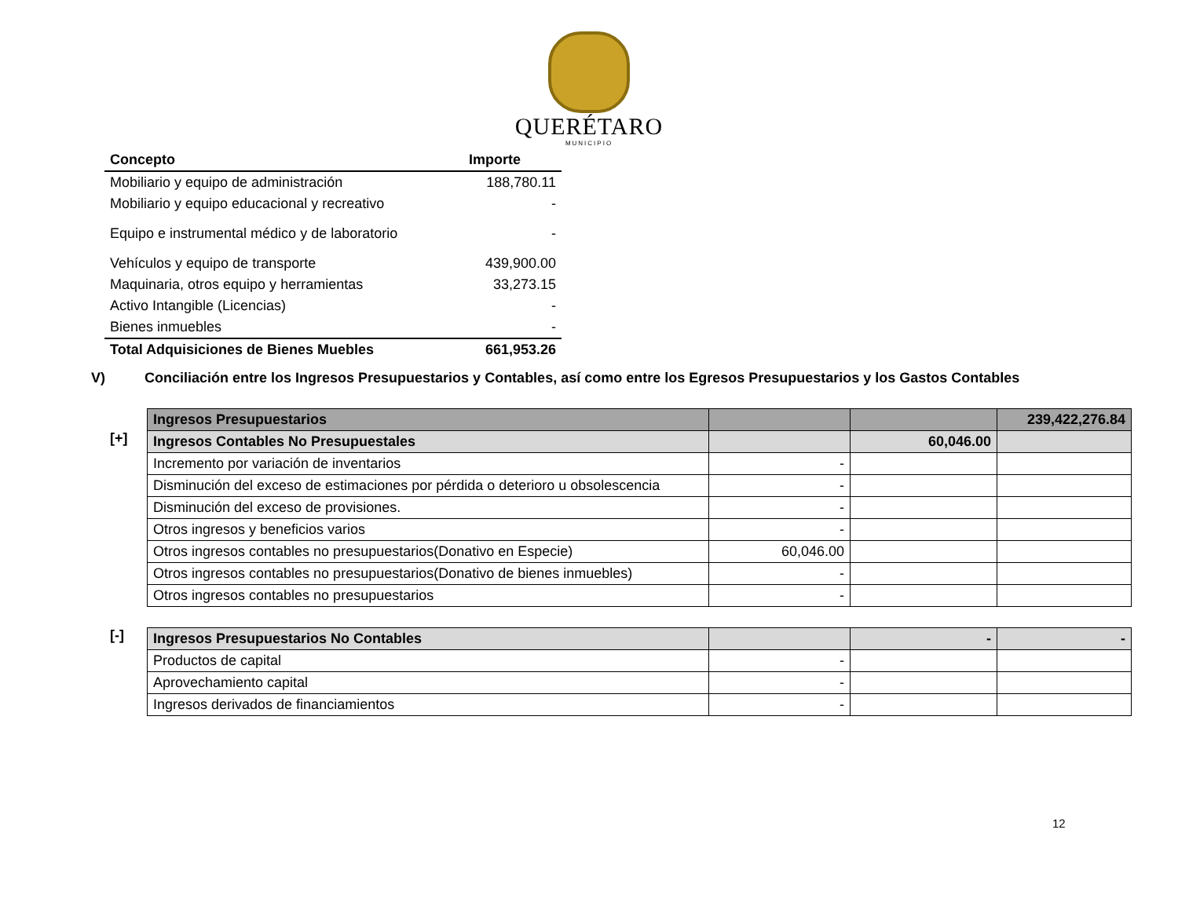QUERÉTARO
MUNICIPIO
| Concepto | Importe |
| --- | --- |
| Mobiliario y equipo de administración | 188,780.11 |
| Mobiliario y equipo educacional y recreativo | - |
| Equipo e instrumental médico y de laboratorio | - |
| Vehículos y equipo de transporte | 439,900.00 |
| Maquinaria, otros equipo y herramientas | 33,273.15 |
| Activo Intangible (Licencias) | - |
| Bienes inmuebles | - |
| Total Adquisiciones de Bienes Muebles | 661,953.26 |
V) Conciliación entre los Ingresos Presupuestarios y Contables, así como entre los Egresos Presupuestarios y los Gastos Contables
[+]
| Ingresos Presupuestarios | | | 239,422,276.84 |
| Ingresos Contables No Presupuestales | | 60,046.00 | |
| Incremento por variación de inventarios | - | | |
| Disminución del exceso de estimaciones por pérdida o deterioro u obsolescencia | - | | |
| Disminución del exceso de provisiones. | - | | |
| Otros ingresos y beneficios varios | - | | |
| Otros ingresos contables no presupuestarios(Donativo en Especie) | 60,046.00 | | |
| Otros ingresos contables no presupuestarios(Donativo de bienes inmuebles) | - | | |
| Otros ingresos contables no presupuestarios | - | | |
[-]
| Ingresos Presupuestarios No Contables | | - | - |
| Productos de capital | - | | |
| Aprovechamiento capital | - | | |
| Ingresos derivados de financiamientos | - | | |
12